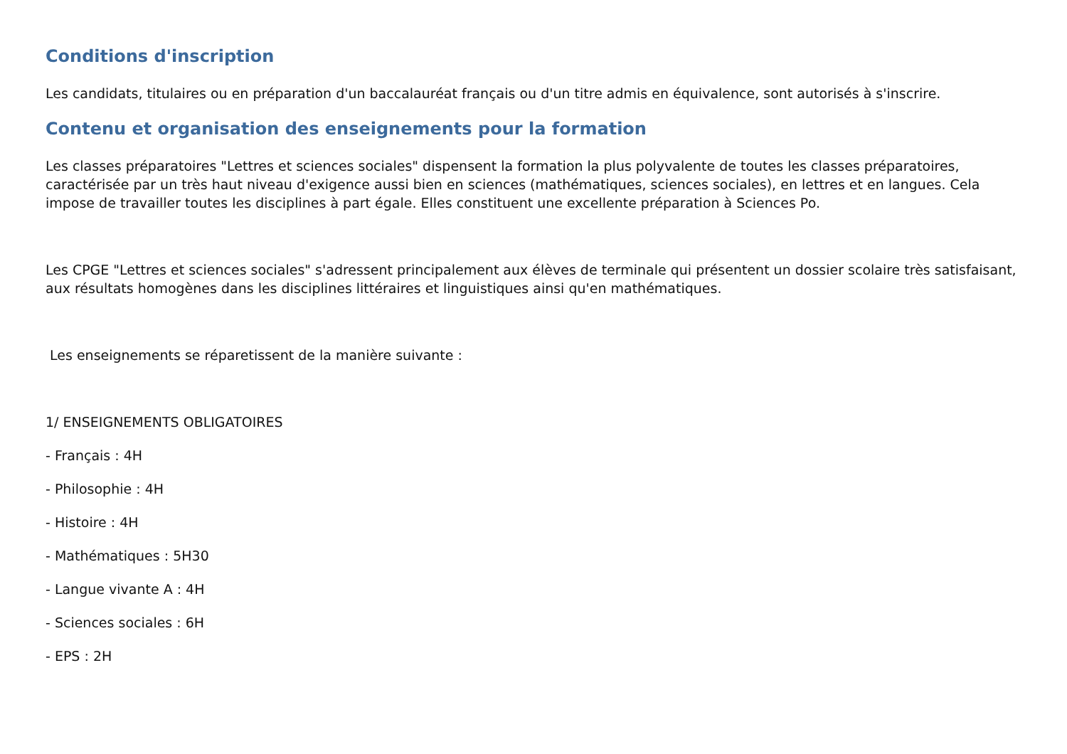Conditions d'inscription
Les candidats, titulaires ou en préparation d'un baccalauréat français ou d'un titre admis en équivalence, sont autorisés à s'inscrire.
Contenu et organisation des enseignements pour la formation
Les classes préparatoires "Lettres et sciences sociales" dispensent la formation la plus polyvalente de toutes les classes préparatoires, caractérisée par un très haut niveau d'exigence aussi bien en sciences (mathématiques, sciences sociales), en lettres et en langues. Cela impose de travailler toutes les disciplines à part égale. Elles constituent une excellente préparation à Sciences Po.
Les CPGE "Lettres et sciences sociales" s'adressent principalement aux élèves de terminale qui présentent un dossier scolaire très satisfaisant, aux résultats homogènes dans les disciplines littéraires et linguistiques ainsi qu'en mathématiques.
Les enseignements se réparetissent de la manière suivante :
1/ ENSEIGNEMENTS OBLIGATOIRES
- Français : 4H
- Philosophie : 4H
- Histoire : 4H
- Mathématiques : 5H30
- Langue vivante A : 4H
- Sciences sociales : 6H
- EPS : 2H